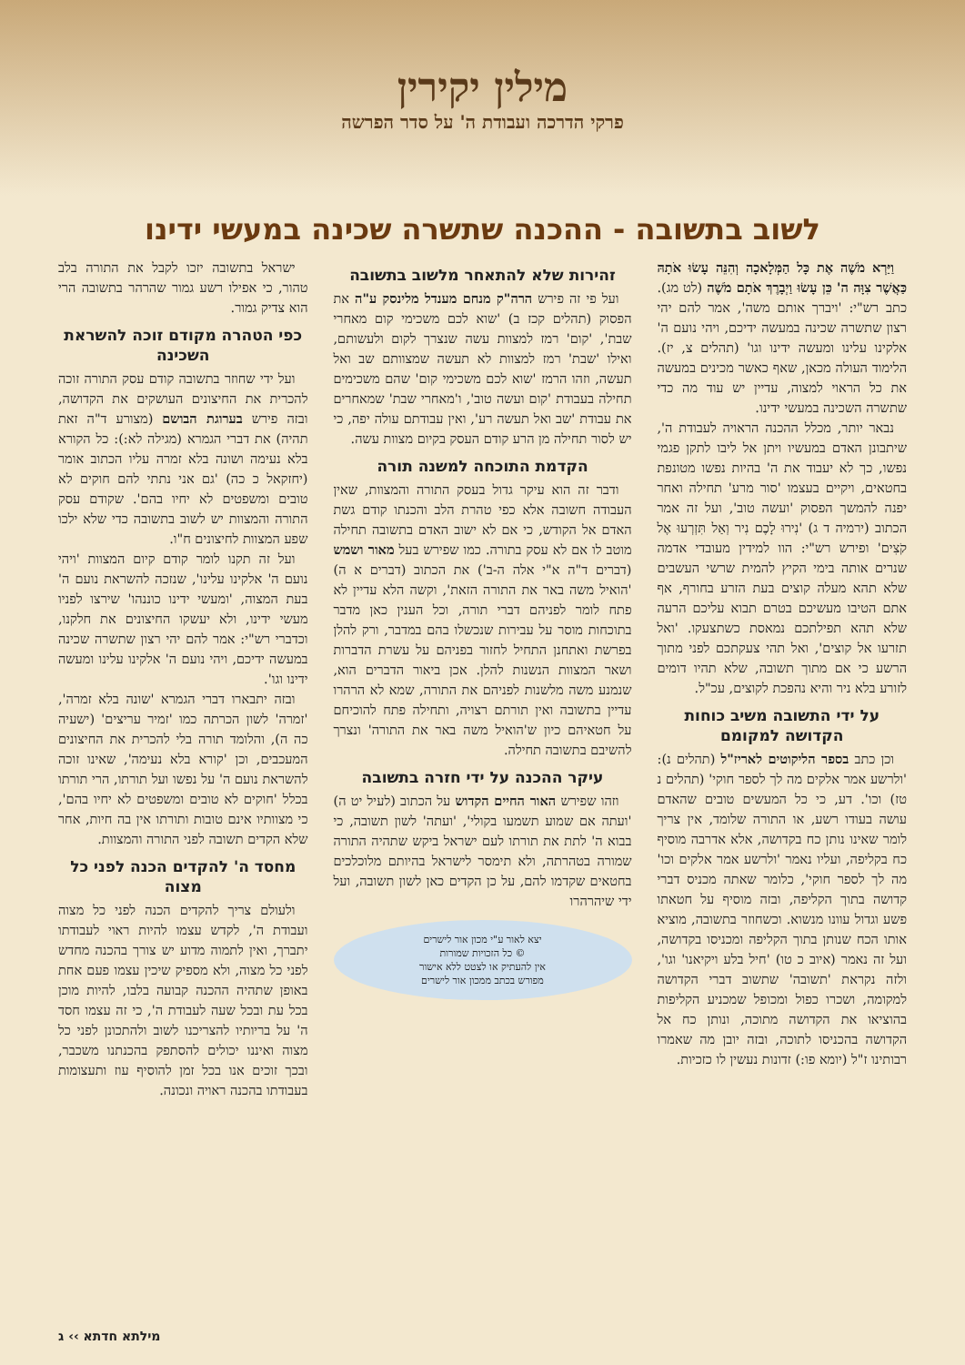מילין יקירין
פרקי הדרכה ועבודת ה' על סדר הפרשה
לשוב בתשובה - ההכנה שתשרה שכינה במעשי ידינו
וַיַּרְא מֹשֶׁה אֶת כָּל הַמְּלָאכָה וְהִנֵּה עָשׂוּ אֹתָהּ כַּאֲשֶׁר צִוָּה ה' כֵּן עָשׂוּ וַיְבָרֶךְ אֹתָם מֹשֶׁה (לט מג). כתב רש"י: 'ויברך אותם משה', אמר להם יהי רצון שתשרה שכינה במעשה ידיכם, ויהי נועם ה' אלקינו עלינו ומעשה ידינו וגו' (תהלים צ, יז). הלימוד העולה מכאן, שאף כאשר מכינים במעשה את כל הראוי למצוה, עדיין יש עוד מה כדי שתשרה השכינה במעשי ידינו.
נבאר יותר, מכלל ההכנה הראויה לעבודת ה', שיתבונן האדם במעשיו ויתן אל ליבו לתקן פגמי נפשו, כך לא יעבוד את ה' בהיות נפשו מטונפת בחטאים, ויקיים בעצמו 'סור מרע' תחילה ואחר יפנה להמשך הפסוק 'ועשה טוב', ועל זה אמר הכתוב (ירמיה ד ג) 'נִירוּ לָכֶם נִיר וְאַל תִּזְרְעוּ אֶל קֹצִים' ופירש רש"י: הוו למידין מעובדי אדמה שנרים אותה בימי הקיץ להמית שרשי העשבים שלא תהא מעלה קוצים בעת הזרע בחורף, אף אתם הטיבו מעשיכם בטרם תבוא עליכם הרעה שלא תהא תפילתכם נמאסת כשתצעקו. 'ואל תזרעו אל קוצים', ואל תהי צעקתכם לפני מתוך הרשע כי אם מתוך תשובה, שלא תהיו דומים לזורע בלא ניר והיא נהפכת לקוצים, עכ"ל.
על ידי התשובה משיב כוחות הקדושה למקומם
וכן כתב בספר הליקוטים לאריז"ל (תהלים נ): 'ולרשע אמר אלקים מה לך לספר חוקי' (תהלים נ טז) וכו'. דע, כי כל המעשים טובים שהאדם עושה בעודו רשע, או התורה שלומד, אין צריך לומר שאינו נותן כח בקדושה, אלא אדרבה מוסיף כח בקליפה, ועליו נאמר 'ולרשע אמר אלקים וכו' מה לך לספר חוקי', כלומר שאתה מכניס דברי קדושה בתוך הקליפה, ובזה מוסיף על חטאתו פשע וגדול עוונו מנשוא. וכשחוזר בתשובה, מוציא אותו הכח שנותן בתוך הקליפה ומכניסו בקדושה, ועל זה נאמר (איוב כ טו) 'חיל בלע ויקיאנו' וגו', ולזה נקראת 'תשובה' שתשוב דברי הקדושה למקומה, ושכרו כפול ומכופל שמכניע הקליפות בהוציאו את הקדושה מתוכה, ונותן כח אל הקדושה בהכניסו לתוכה, ובזה יובן מה שאמרו רבותינו ז"ל (יומא פו:) זדונות נעשין לו כזכיות.
זהירות שלא להתאחר מלשוב בתשובה
ועל פי זה פירש הרה"ק מנחם מענדל מלינסק ע"ה את הפסוק (תהלים קכז ב) 'שוא לכם משכימי קום מאחרי שבת', 'קום' רמז למצוות עשה שנצרך לקום ולעשותם, ואילו 'שבת' רמז למצוות לא תעשה שמצוותם שב ואל תעשה, וזהו הרמז 'שוא לכם משכימי קום' שהם משכימים תחילה בעבודת 'קום ועשה טוב', ו'מאחרי שבת' שמאחרים את עבודת 'שב ואל תעשה רע', ואין עבודתם עולה יפה, כי יש לסור תחילה מן הרע קודם העסק בקיום מצוות עשה.
הקדמת התוכחה למשנה תורה
ודבר זה הוא עיקר גדול בעסק התורה והמצוות, שאין העבודה חשובה אלא כפי טהרת הלב והכנתו קודם גשת האדם אל הקודש, כי אם לא ישוב האדם בתשובה תחילה מוטב לו אם לא עסק בתורה. כמו שפירש בעל מאור ושמש (דברים ד"ה א"י אלה ה-ב') את הכתוב (דברים א ה) 'הואיל משה באר את התורה הזאת', וקשה הלא עדיין לא פתח לומר לפניהם דברי תורה, וכל הענין כאן מדבר בתוכחות מוסר על עבירות שנכשלו בהם במדבר, ורק להלן בפרשת ואתחנן התחיל לחזור בפניהם על עשרת הדברות ושאר המצוות הנשנות להלן. אכן ביאור הדברים הוא, שנמנע משה מלשנות לפניהם את התורה, שמא לא הרהרו עדיין בתשובה ואין תורתם רצויה, ותחילה פתח להוכיחם על חטאיהם כיון ש'הואיל משה באר את התורה' ונצרך להשיבם בתשובה תחילה.
עיקר ההכנה על ידי חזרה בתשובה
וזהו שפירש האור החיים הקדוש על הכתוב (לעיל יט ה) 'ועתה אם שמוע תשמעו בקולי', 'ועתה' לשון תשובה, כי בבוא ה' לתת את תורתו לעם ישראל ביקש שתהיה התורה שמורה בטהרתה, ולא תימסר לישראל בהיותם מלוכלכים בחטאים שקדמו להם, על כן הקדים כאן לשון תשובה, ועל ידי שיהרהרו
יצא לאור ע"י מכון אור לישרים
© כל הזכויות שמורות
אין להעתיק או לצטט ללא אישור
מפורש בכתב ממכון אור לישרים
ישראל בתשובה יזכו לקבל את התורה בלב טהור, כי אפילו רשע גמור שהרהר בתשובה הרי הוא צדיק גמור.
כפי הטהרה מקודם זוכה להשראת השכינה
ועל ידי שחוזר בתשובה קודם עסק התורה זוכה להכרית את החיצונים העושקים את הקדושה, ובזה פירש בערוגת הבושם (מצורע ד"ה זאת תהיה) את דברי הגמרא (מגילה לא:): כל הקורא בלא נעימה ושונה בלא זמרה עליו הכתוב אומר (יחזקאל כ כה) 'גם אני נתתי להם חוקים לא טובים ומשפטים לא יחיו בהם'. שקודם עסק התורה והמצוות יש לשוב בתשובה כדי שלא ילכו שפע המצוות לחיצונים ח"ו.
ועל זה תקנו לומר קודם קיום המצוות 'ויהי נועם ה' אלקינו עלינו', שנזכה להשראת נועם ה' בעת המצוה, 'ומעשי ידינו כוננהו' שירצו לפניו מעשי ידינו, ולא יעשקו החיצונים את חלקנו, וכדברי רש"י: אמר להם יהי רצון שתשרה שכינה במעשה ידיכם, ויהי נועם ה' אלקינו עלינו ומעשה ידינו וגו'.
ובזה יתבארו דברי הגמרא 'שונה בלא זמרה', 'זמרה' לשון הכרתה כמו 'זמיר עריצים' (ישעיה כה ה), והלומד תורה בלי להכרית את החיצונים המעכבים, וכן 'קורא בלא נעימה', שאינו זוכה להשראת נועם ה' על נפשו ועל תורתו, הרי תורתו בכלל 'חוקים לא טובים ומשפטים לא יחיו בהם', כי מצוותיו אינם טובות ותורתו אין בה חיות, אחר שלא הקדים תשובה לפני התורה והמצוות.
מחסד ה' להקדים הכנה לפני כל מצוה
ולעולם צריך להקדים הכנה לפני כל מצוה ועבודת ה', לקדש עצמו להיות ראוי לעבודתו יתברך, ואין לתמוה מדוע יש צורך בהכנה מחדש לפני כל מצוה, ולא מספיק שיכין עצמו פעם אחת באופן שתהיה ההכנה קבועה בלבו, להיות מוכן בכל עת ובכל שעה לעבודת ה', כי זה עצמו חסד ה' על בריותיו להצריכנו לשוב ולהתכונן לפני כל מצוה ואיננו יכולים להסתפק בהכנתנו משכבר, ובכך זוכים אנו בכל זמן להוסיף עוז ותעצומות בעבודתו בהכנה ראויה ונכונה.
מילתא חדתא ›› ג